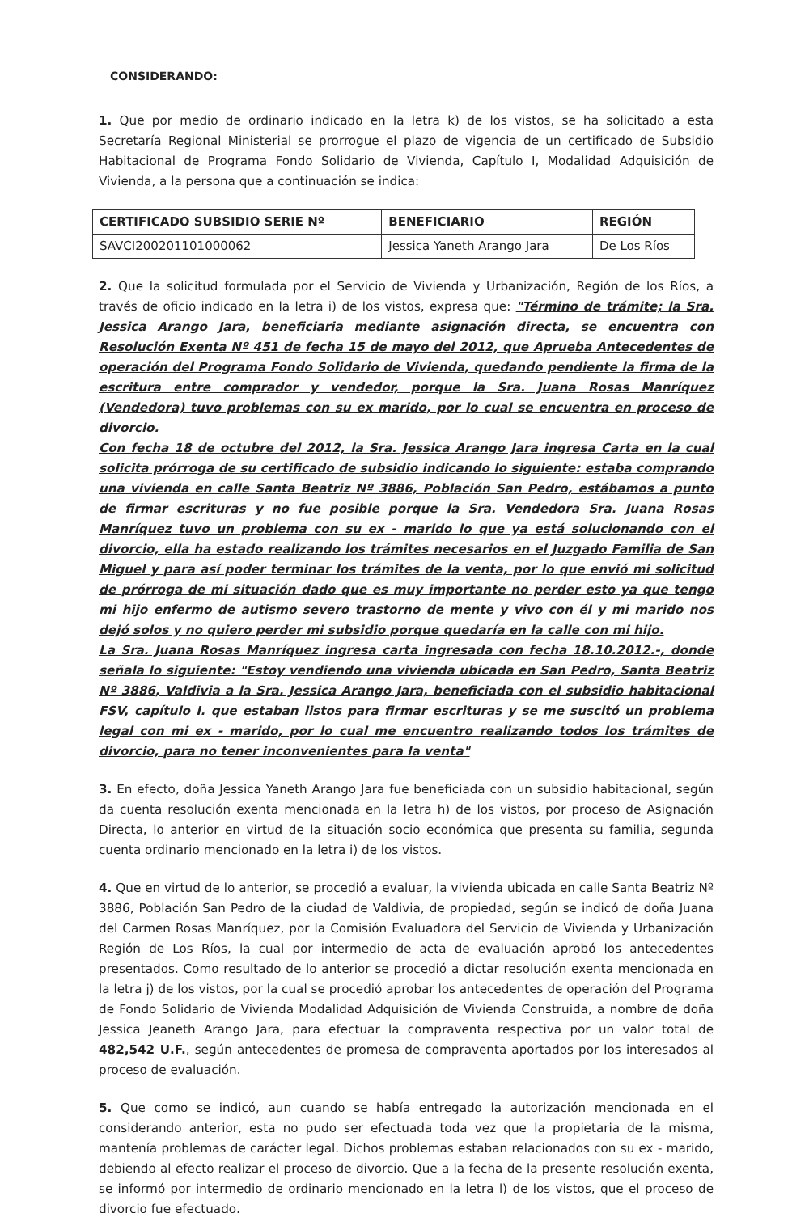CONSIDERANDO:
1. Que por medio de ordinario indicado en la letra k) de los vistos, se ha solicitado a esta Secretaría Regional Ministerial se prorrogue el plazo de vigencia de un certificado de Subsidio Habitacional de Programa Fondo Solidario de Vivienda, Capítulo I, Modalidad Adquisición de Vivienda, a la persona que a continuación se indica:
| CERTIFICADO SUBSIDIO SERIE Nº | BENEFICIARIO | REGIÓN |
| --- | --- | --- |
| SAVCI200201101000062 | Jessica Yaneth Arango Jara | De Los Ríos |
2. Que la solicitud formulada por el Servicio de Vivienda y Urbanización, Región de los Ríos, a través de oficio indicado en la letra i) de los vistos, expresa que: "Término de trámite; la Sra. Jessica Arango Jara, beneficiaria mediante asignación directa, se encuentra con Resolución Exenta Nº 451 de fecha 15 de mayo del 2012, que Aprueba Antecedentes de operación del Programa Fondo Solidario de Vivienda, quedando pendiente la firma de la escritura entre comprador y vendedor, porque la Sra. Juana Rosas Manríquez (Vendedora) tuvo problemas con su ex marido, por lo cual se encuentra en proceso de divorcio.
Con fecha 18 de octubre del 2012, la Sra. Jessica Arango Jara ingresa Carta en la cual solicita prórroga de su certificado de subsidio indicando lo siguiente: estaba comprando una vivienda en calle Santa Beatriz Nº 3886, Población San Pedro, estábamos a punto de firmar escrituras y no fue posible porque la Sra. Vendedora Sra. Juana Rosas Manríquez tuvo un problema con su ex - marido lo que ya está solucionando con el divorcio, ella ha estado realizando los trámites necesarios en el Juzgado Familia de San Miguel y para así poder terminar los trámites de la venta, por lo que envió mi solicitud de prórroga de mi situación dado que es muy importante no perder esto ya que tengo mi hijo enfermo de autismo severo trastorno de mente y vivo con él y mi marido nos dejó solos y no quiero perder mi subsidio porque quedaría en la calle con mi hijo.
La Sra. Juana Rosas Manríquez ingresa carta ingresada con fecha 18.10.2012.-, donde señala lo siguiente: "Estoy vendiendo una vivienda ubicada en San Pedro, Santa Beatriz Nº 3886, Valdivia a la Sra. Jessica Arango Jara, beneficiada con el subsidio habitacional FSV, capítulo I. que estaban listos para firmar escrituras y se me suscitó un problema legal con mi ex - marido, por lo cual me encuentro realizando todos los trámites de divorcio, para no tener inconvenientes para la venta"
3. En efecto, doña Jessica Yaneth Arango Jara fue beneficiada con un subsidio habitacional, según da cuenta resolución exenta mencionada en la letra h) de los vistos, por proceso de Asignación Directa, lo anterior en virtud de la situación socio económica que presenta su familia, segunda cuenta ordinario mencionado en la letra i) de los vistos.
4. Que en virtud de lo anterior, se procedió a evaluar, la vivienda ubicada en calle Santa Beatriz Nº 3886, Población San Pedro de la ciudad de Valdivia, de propiedad, según se indicó de doña Juana del Carmen Rosas Manríquez, por la Comisión Evaluadora del Servicio de Vivienda y Urbanización Región de Los Ríos, la cual por intermedio de acta de evaluación aprobó los antecedentes presentados. Como resultado de lo anterior se procedió a dictar resolución exenta mencionada en la letra j) de los vistos, por la cual se procedió aprobar los antecedentes de operación del Programa de Fondo Solidario de Vivienda Modalidad Adquisición de Vivienda Construida, a nombre de doña Jessica Jeaneth Arango Jara, para efectuar la compraventa respectiva por un valor total de 482,542 U.F., según antecedentes de promesa de compraventa aportados por los interesados al proceso de evaluación.
5. Que como se indicó, aun cuando se había entregado la autorización mencionada en el considerando anterior, esta no pudo ser efectuada toda vez que la propietaria de la misma, mantenía problemas de carácter legal. Dichos problemas estaban relacionados con su ex - marido, debiendo al efecto realizar el proceso de divorcio. Que a la fecha de la presente resolución exenta, se informó por intermedio de ordinario mencionado en la letra l) de los vistos, que el proceso de divorcio fue efectuado,